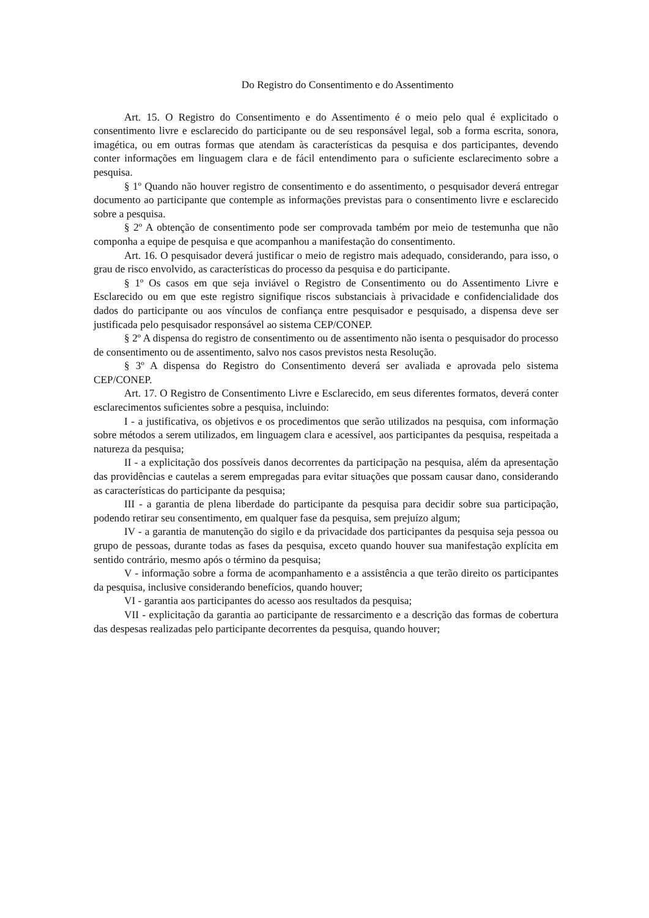Do Registro do Consentimento e do Assentimento
Art. 15. O Registro do Consentimento e do Assentimento é o meio pelo qual é explicitado o consentimento livre e esclarecido do participante ou de seu responsável legal, sob a forma escrita, sonora, imagética, ou em outras formas que atendam às características da pesquisa e dos participantes, devendo conter informações em linguagem clara e de fácil entendimento para o suficiente esclarecimento sobre a pesquisa.
§ 1º Quando não houver registro de consentimento e do assentimento, o pesquisador deverá entregar documento ao participante que contemple as informações previstas para o consentimento livre e esclarecido sobre a pesquisa.
§ 2º A obtenção de consentimento pode ser comprovada também por meio de testemunha que não componha a equipe de pesquisa e que acompanhou a manifestação do consentimento.
Art. 16. O pesquisador deverá justificar o meio de registro mais adequado, considerando, para isso, o grau de risco envolvido, as características do processo da pesquisa e do participante.
§ 1º Os casos em que seja inviável o Registro de Consentimento ou do Assentimento Livre e Esclarecido ou em que este registro signifique riscos substanciais à privacidade e confidencialidade dos dados do participante ou aos vínculos de confiança entre pesquisador e pesquisado, a dispensa deve ser justificada pelo pesquisador responsável ao sistema CEP/CONEP.
§ 2º A dispensa do registro de consentimento ou de assentimento não isenta o pesquisador do processo de consentimento ou de assentimento, salvo nos casos previstos nesta Resolução.
§ 3º A dispensa do Registro do Consentimento deverá ser avaliada e aprovada pelo sistema CEP/CONEP.
Art. 17. O Registro de Consentimento Livre e Esclarecido, em seus diferentes formatos, deverá conter esclarecimentos suficientes sobre a pesquisa, incluindo:
I - a justificativa, os objetivos e os procedimentos que serão utilizados na pesquisa, com informação sobre métodos a serem utilizados, em linguagem clara e acessível, aos participantes da pesquisa, respeitada a natureza da pesquisa;
II - a explicitação dos possíveis danos decorrentes da participação na pesquisa, além da apresentação das providências e cautelas a serem empregadas para evitar situações que possam causar dano, considerando as características do participante da pesquisa;
III - a garantia de plena liberdade do participante da pesquisa para decidir sobre sua participação, podendo retirar seu consentimento, em qualquer fase da pesquisa, sem prejuízo algum;
IV - a garantia de manutenção do sigilo e da privacidade dos participantes da pesquisa seja pessoa ou grupo de pessoas, durante todas as fases da pesquisa, exceto quando houver sua manifestação explícita em sentido contrário, mesmo após o término da pesquisa;
V - informação sobre a forma de acompanhamento e a assistência a que terão direito os participantes da pesquisa, inclusive considerando benefícios, quando houver;
VI - garantia aos participantes do acesso aos resultados da pesquisa;
VII - explicitação da garantia ao participante de ressarcimento e a descrição das formas de cobertura das despesas realizadas pelo participante decorrentes da pesquisa, quando houver;